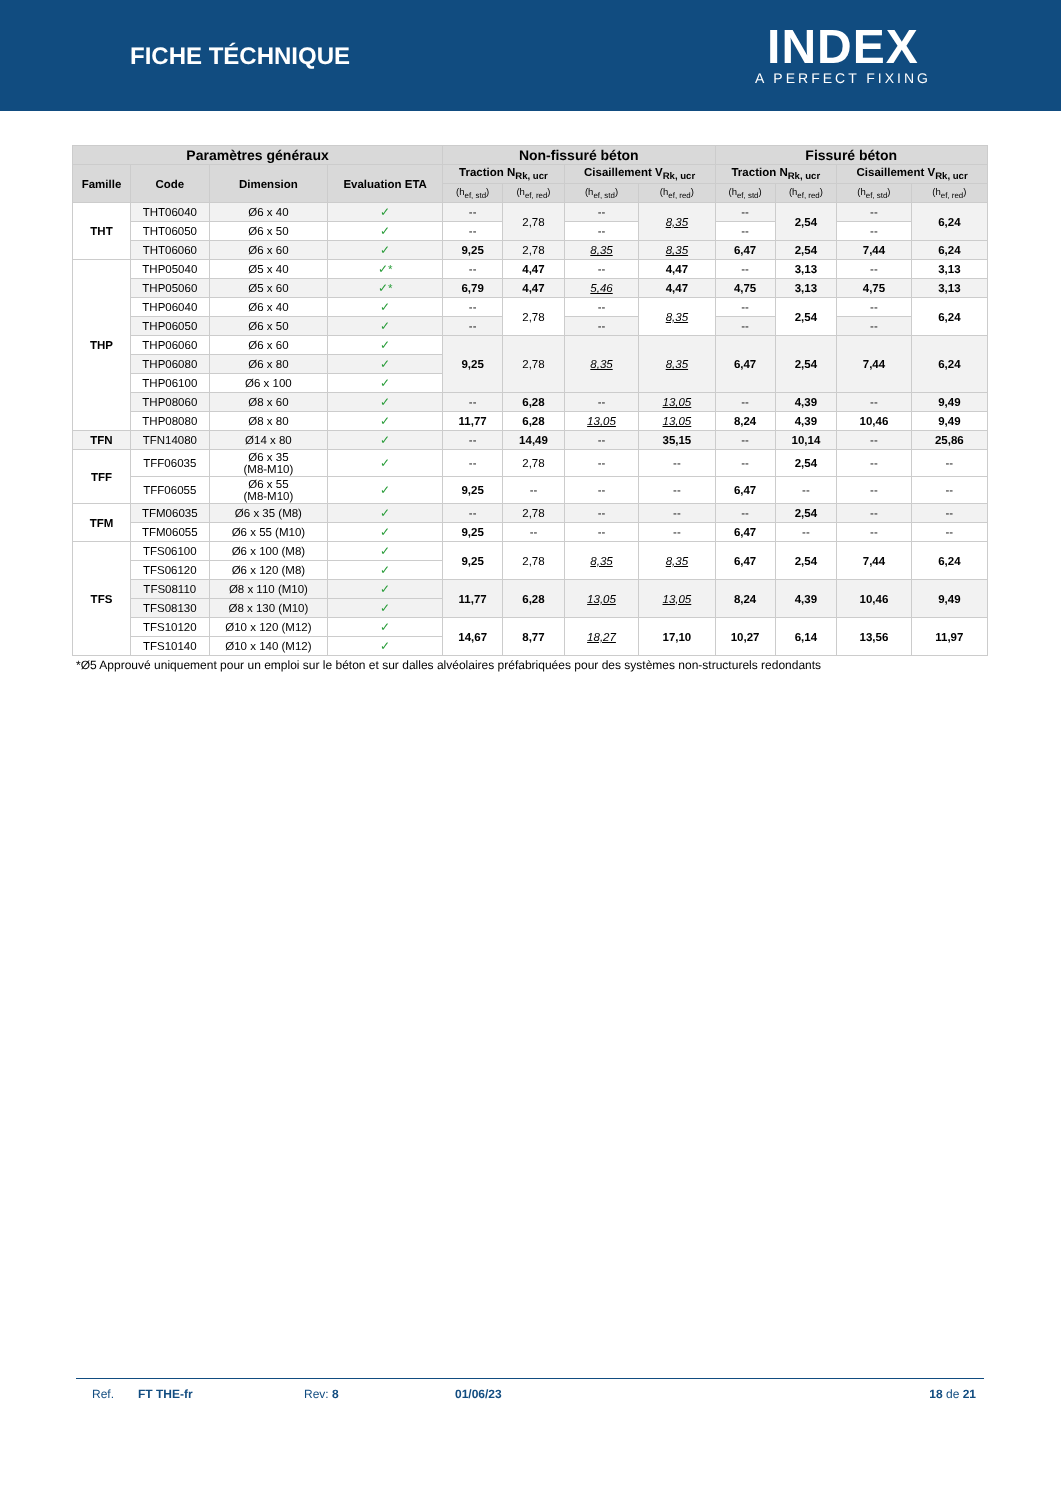FICHE TÉCHNIQUE
INDEX
A PERFECT FIXING
| Paramètres généraux | | | | Non-fissuré béton | | | | Fissuré béton | | | |
| --- | --- | --- | --- | --- | --- | --- | --- | --- | --- | --- | --- |
| Famille | Code | Dimension | Evaluation ETA | Traction N<sub>Rk, ucr</sub> | | Cisaillement V<sub>Rk, ucr</sub> | | Traction N<sub>Rk, ucr</sub> | | Cisaillement V<sub>Rk, ucr</sub> | |
| | | | | (h<sub>ef, std</sub>) | (h<sub>ef, red</sub>) | (h<sub>ef, std</sub>) | (h<sub>ef, red</sub>) | (h<sub>ef, std</sub>) | (h<sub>ef, red</sub>) | (h<sub>ef, std</sub>) | (h<sub>ef, red</sub>) |
| THT | THT06040 | Ø6 x 40 | ✓ | -- | 2,78 | -- | 8,35 | -- | 2,54 | -- | 6,24 |
| | THT06050 | Ø6 x 50 | ✓ | -- | | -- | | -- | | -- | |
| | THT06060 | Ø6 x 60 | ✓ | 9,25 | 2,78 | 8,35 | 8,35 | 6,47 | 2,54 | 7,44 | 6,24 |
| THP | THP05040 | Ø5 x 40 | ✓* | -- | 4,47 | -- | 4,47 | -- | 3,13 | -- | 3,13 |
| | THP05060 | Ø5 x 60 | ✓* | 6,79 | 4,47 | 5,46 | 4,47 | 4,75 | 3,13 | 4,75 | 3,13 |
| | THP06040 | Ø6 x 40 | ✓ | -- | 2,78 | -- | 8,35 | -- | 2,54 | -- | 6,24 |
| | THP06050 | Ø6 x 50 | ✓ | -- | | -- | | -- | | -- | |
| | THP06060 | Ø6 x 60 | ✓ | 9,25 | 2,78 | 8,35 | 8,35 | 6,47 | 2,54 | 7,44 | 6,24 |
| | THP06080 | Ø6 x 80 | ✓ | | | | | | | | |
| | THP06100 | Ø6 x 100 | ✓ | | | | | | | | |
| | THP08060 | Ø8 x 60 | ✓ | -- | 6,28 | -- | 13,05 | -- | 4,39 | -- | 9,49 |
| | THP08080 | Ø8 x 80 | ✓ | 11,77 | 6,28 | 13,05 | 13,05 | 8,24 | 4,39 | 10,46 | 9,49 |
| TFN | TFN14080 | Ø14 x 80 | ✓ | -- | 14,49 | -- | 35,15 | -- | 10,14 | -- | 25,86 |
| TFF | TFF06035 | Ø6 x 35 (M8-M10) | ✓ | -- | 2,78 | -- | -- | -- | 2,54 | -- | -- |
| | TFF06055 | Ø6 x 55 (M8-M10) | ✓ | 9,25 | -- | -- | -- | 6,47 | -- | -- | -- |
| TFM | TFM06035 | Ø6 x 35 (M8) | ✓ | -- | 2,78 | -- | -- | -- | 2,54 | -- | -- |
| | TFM06055 | Ø6 x 55 (M10) | ✓ | 9,25 | -- | -- | -- | 6,47 | -- | -- | -- |
| TFS | TFS06100 | Ø6 x 100 (M8) | ✓ | 9,25 | 2,78 | 8,35 | 8,35 | 6,47 | 2,54 | 7,44 | 6,24 |
| | TFS06120 | Ø6 x 120 (M8) | ✓ | | | | | | | | |
| | TFS08110 | Ø8 x 110 (M10) | ✓ | 11,77 | 6,28 | 13,05 | 13,05 | 8,24 | 4,39 | 10,46 | 9,49 |
| | TFS08130 | Ø8 x 130 (M10) | ✓ | | | | | | | | |
| | TFS10120 | Ø10 x 120 (M12) | ✓ | 14,67 | 8,77 | 18,27 | 17,10 | 10,27 | 6,14 | 13,56 | 11,97 |
| | TFS10140 | Ø10 x 140 (M12) | ✓ | | | | | | | | |
*Ø5 Approuvé uniquement pour un emploi sur le béton et sur dalles alvéolaires préfabriquées pour des systèmes non-structurels redondants
Ref. FT THE-fr Rev: 8 01/06/23 18 de 21